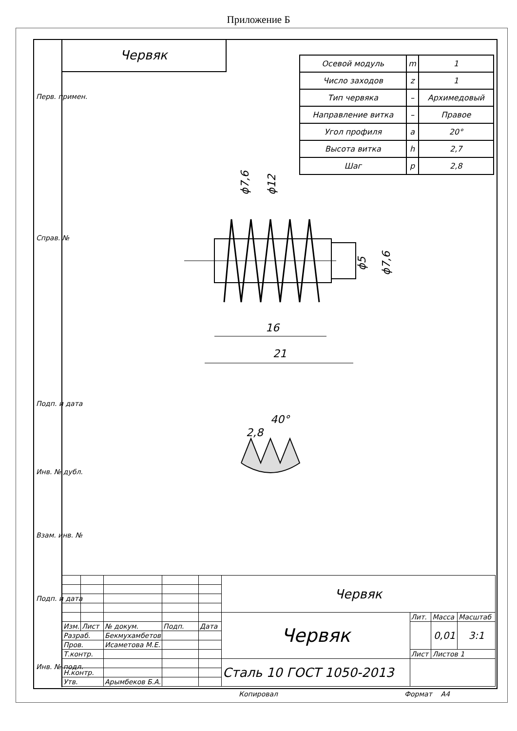Приложение Б
Червяк
Перв. примен.
Справ. №
Подп. и дата
Инв. № дубл.
Взам. инв. №
Подп. и дата
Инв. № подл.
| Осевой модуль | m | 1 |
| Число заходов | z | 1 |
| Тип червяка | – | Архимедовый |
| Направление витка | – | Правое |
| Угол профиля | a | 20° |
| Высота витка | h | 2,7 |
| Шаг | p | 2,8 |
ϕ7,6
ϕ12
ϕ5
ϕ7,6
16
21
2,8
40°
| | | | | | Червяк | | | |
| | | | | | Червяк | Лит. | Масса | Масштаб |
| Изм. | Лист | № докум. | Подп. | Дата | | | 0,01 | 3:1 |
| Разраб. | | Бекмухамбетов | | | | | | |
| Пров. | | Исаметова М.Е. | | | | | | |
| Т.контр. | | | | | | Лист | Листов 1 | |
| | | | | | Сталь 10 ГОСТ 1050-2013 | | | |
| Н.контр. | | | | | | | | |
| Утв. | | Арымбеков Б.А. | | | | | | |
Копировал Формат A4